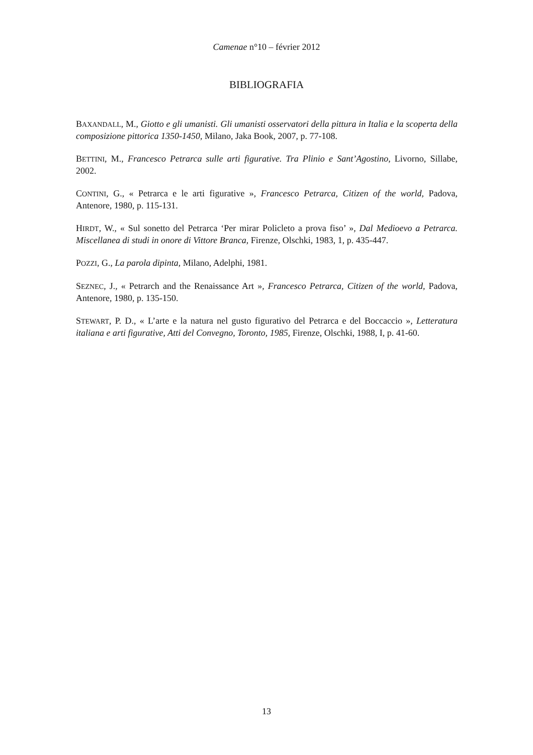Camenae n°10 – février 2012
BIBLIOGRAFIA
BAXANDALL, M., Giotto e gli umanisti. Gli umanisti osservatori della pittura in Italia e la scoperta della composizione pittorica 1350-1450, Milano, Jaka Book, 2007, p. 77-108.
BETTINI, M., Francesco Petrarca sulle arti figurative. Tra Plinio e Sant’Agostino, Livorno, Sillabe, 2002.
CONTINI, G., « Petrarca e le arti figurative », Francesco Petrarca, Citizen of the world, Padova, Antenore, 1980, p. 115-131.
HIRDT, W., « Sul sonetto del Petrarca ‘Per mirar Policleto a prova fiso’ », Dal Medioevo a Petrarca. Miscellanea di studi in onore di Vittore Branca, Firenze, Olschki, 1983, 1, p. 435-447.
POZZI, G., La parola dipinta, Milano, Adelphi, 1981.
SEZNEC, J., « Petrarch and the Renaissance Art », Francesco Petrarca, Citizen of the world, Padova, Antenore, 1980, p. 135-150.
STEWART, P. D., « L’arte e la natura nel gusto figurativo del Petrarca e del Boccaccio », Letteratura italiana e arti figurative, Atti del Convegno, Toronto, 1985, Firenze, Olschki, 1988, I, p. 41-60.
13